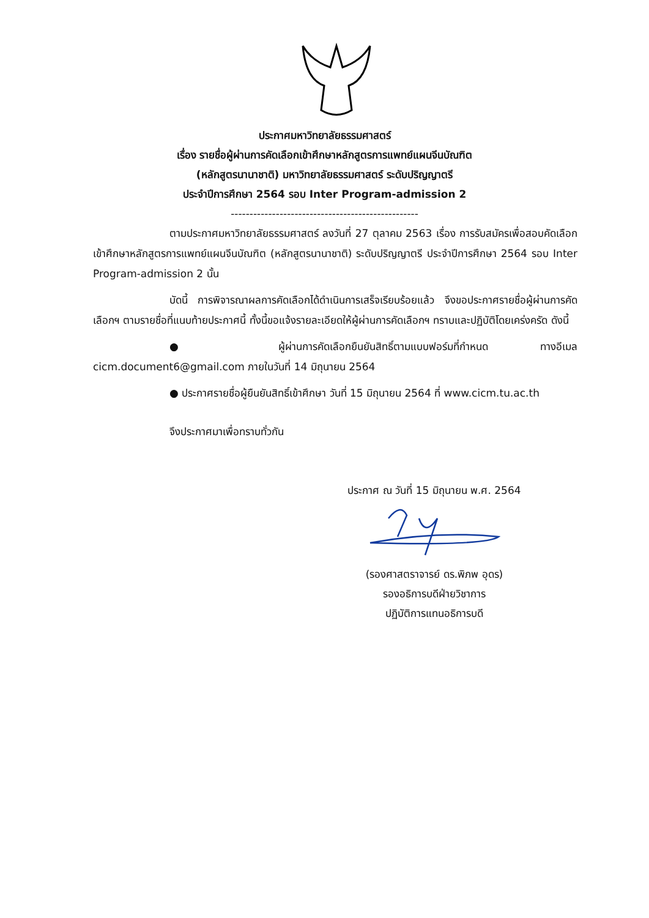ประกาศมหาวิทยาลัยธรรมศาสตร์
เรื่อง รายชื่อผู้ผ่านการคัดเลือกเข้าศึกษาหลักสูตรการแพทย์แผนจีนบัณฑิต
(หลักสูตรนานาชาติ) มหาวิทยาลัยธรรมศาสตร์ ระดับปริญญาตรี
ประจำปีการศึกษา 2564 รอบ Inter Program-admission 2
--------------------------------------------------
ตามประกาศมหาวิทยาลัยธรรมศาสตร์ ลงวันที่ 27 ตุลาคม 2563 เรื่อง การรับสมัครเพื่อสอบคัดเลือกเข้าศึกษาหลักสูตรการแพทย์แผนจีนบัณฑิต (หลักสูตรนานาชาติ) ระดับปริญญาตรี ประจำปีการศึกษา 2564 รอบ Inter Program-admission 2 นั้น
บัดนี้ การพิจารณาผลการคัดเลือกได้ดำเนินการเสร็จเรียบร้อยแล้ว จึงขอประกาศรายชื่อผู้ผ่านการคัดเลือกฯ ตามรายชื่อที่แนบท้ายประกาศนี้ ทั้งนี้ขอแจ้งรายละเอียดให้ผู้ผ่านการคัดเลือกฯ ทราบและปฏิบัติโดยเคร่งครัด ดังนี้
● ผู้ผ่านการคัดเลือกยืนยันสิทธิ์ตามแบบฟอร์มที่กำหนด ทางอีเมล cicm.document6@gmail.com ภายในวันที่ 14 มิถุนายน 2564
● ประกาศรายชื่อผู้ยืนยันสิทธิ์เข้าศึกษา วันที่ 15 มิถุนายน 2564 ที่ www.cicm.tu.ac.th
จึงประกาศมาเพื่อทราบทั่วกัน
ประกาศ ณ วันที่ 15 มิถุนายน พ.ศ. 2564
(รองศาสตราจารย์ ดร.พิภพ อุดร)
รองอธิการบดีฝ่ายวิชาการ
ปฏิบัติการแทนอธิการบดี